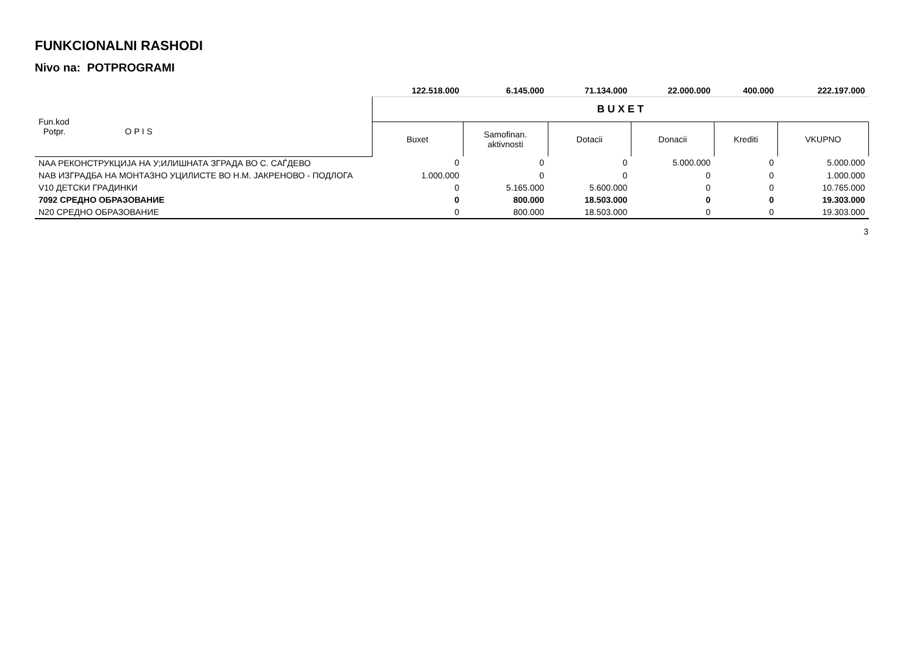FUNKCIONALNI RASHODI
Nivo na: POTPROGRAMI
| | 122.518.000 | 6.145.000 | 71.134.000 | 22.000.000 | 400.000 | 222.197.000 |
| Fun.kod Potpr. O P I S | B U X E T | | | | | |
| | Buxet | Samofinan. aktivnosti | Dotacii | Donacii | Krediti | VKUPNO |
| NAA РЕКОНСТРУКЦИЈА НА У;ИЛИШНАТА ЗГРАДА ВО С. САЃДЕВО | 0 | 0 | 0 | 5.000.000 | 0 | 5.000.000 |
| NAB ИЗГРАДБА НА МОНТАЗНО УЦИЛИСТЕ ВО Н.М. ЈАКРЕНОВО - ПОДЛОГА | 1.000.000 | 0 | 0 | 0 | 0 | 1.000.000 |
| V10 ДЕТСКИ ГРАДИНКИ | 0 | 5.165.000 | 5.600.000 | 0 | 0 | 10.765.000 |
| 7092 СРЕДНО ОБРАЗОВАНИЕ | 0 | 800.000 | 18.503.000 | 0 | 0 | 19.303.000 |
| N20 СРЕДНО ОБРАЗОВАНИЕ | 0 | 800.000 | 18.503.000 | 0 | 0 | 19.303.000 |
3